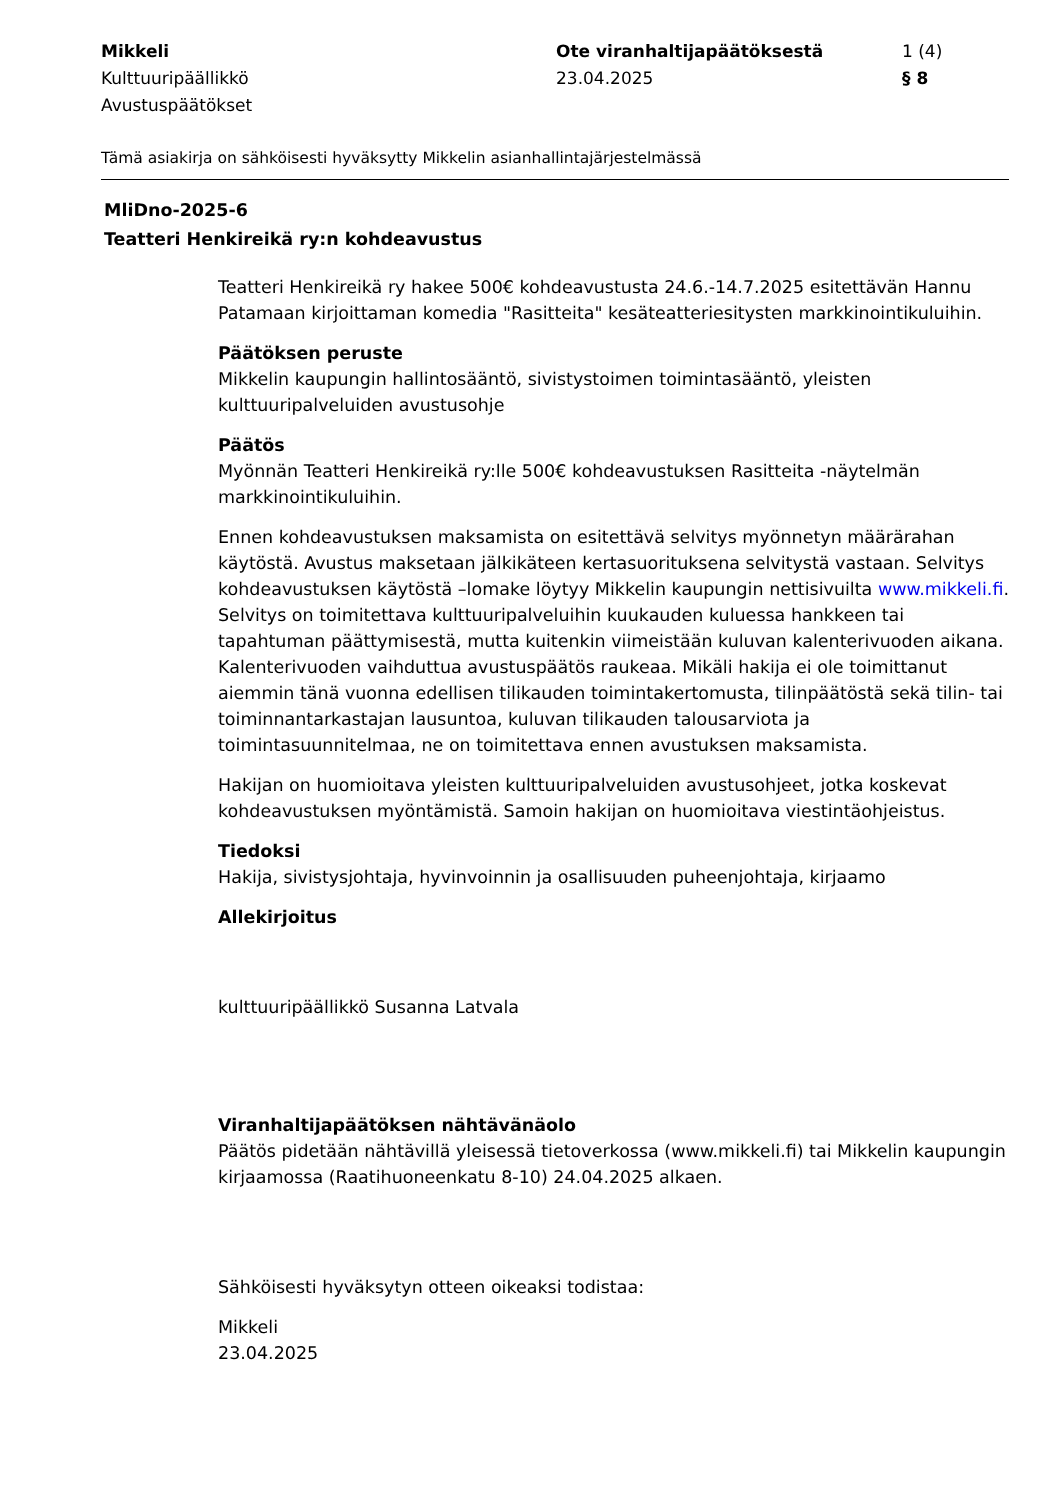Mikkeli
Kulttuuripäällikkö
Avustuspäätökset
Ote viranhaltijapäätöksestä
23.04.2025
1 (4)
§ 8
Tämä asiakirja on sähköisesti hyväksytty Mikkelin asianhallintajärjestelmässä
MliDno-2025-6
Teatteri Henkireikä ry:n kohdeavustus
Teatteri Henkireikä ry hakee 500€ kohdeavustusta 24.6.-14.7.2025 esitettävän Hannu Patamaan kirjoittaman komedia "Rasitteita" kesäteatteriesitysten markkinointikuluihin.
Päätöksen peruste
Mikkelin kaupungin hallintosääntö, sivistystoimen toimintasääntö, yleisten kulttuuripalveluiden avustusohje
Päätös
Myönnän Teatteri Henkireikä ry:lle 500€ kohdeavustuksen Rasitteita -näytelmän markkinointikuluihin.
Ennen kohdeavustuksen maksamista on esitettävä selvitys myönnetyn määrärahan käytöstä. Avustus maksetaan jälkikäteen kertasuorituksena selvitystä vastaan. Selvitys kohdeavustuksen käytöstä –lomake löytyy Mikkelin kaupungin nettisivuilta www.mikkeli.fi. Selvitys on toimitettava kulttuuripalveluihin kuukauden kuluessa hankkeen tai tapahtuman päättymisestä, mutta kuitenkin viimeistään kuluvan kalenterivuoden aikana. Kalenterivuoden vaihduttua avustuspäätös raukeaa. Mikäli hakija ei ole toimittanut aiemmin tänä vuonna edellisen tilikauden toimintakertomusta, tilinpäätöstä sekä tilin- tai toiminnantarkastajan lausuntoa, kuluvan tilikauden talousarviota ja toimintasuunnitelmaa, ne on toimitettava ennen avustuksen maksamista.
Hakijan on huomioitava yleisten kulttuuripalveluiden avustusohjeet, jotka koskevat kohdeavustuksen myöntämistä. Samoin hakijan on huomioitava viestintäohjeistus.
Tiedoksi
Hakija, sivistysjohtaja, hyvinvoinnin ja osallisuuden puheenjohtaja, kirjaamo
Allekirjoitus
kulttuuripäällikkö Susanna Latvala
Viranhaltijapäätöksen nähtävänäolo
Päätös pidetään nähtävillä yleisessä tietoverkossa (www.mikkeli.fi) tai Mikkelin kaupungin kirjaamossa (Raatihuoneenkatu 8-10) 24.04.2025 alkaen.
Sähköisesti hyväksytyn otteen oikeaksi todistaa:
Mikkeli
23.04.2025